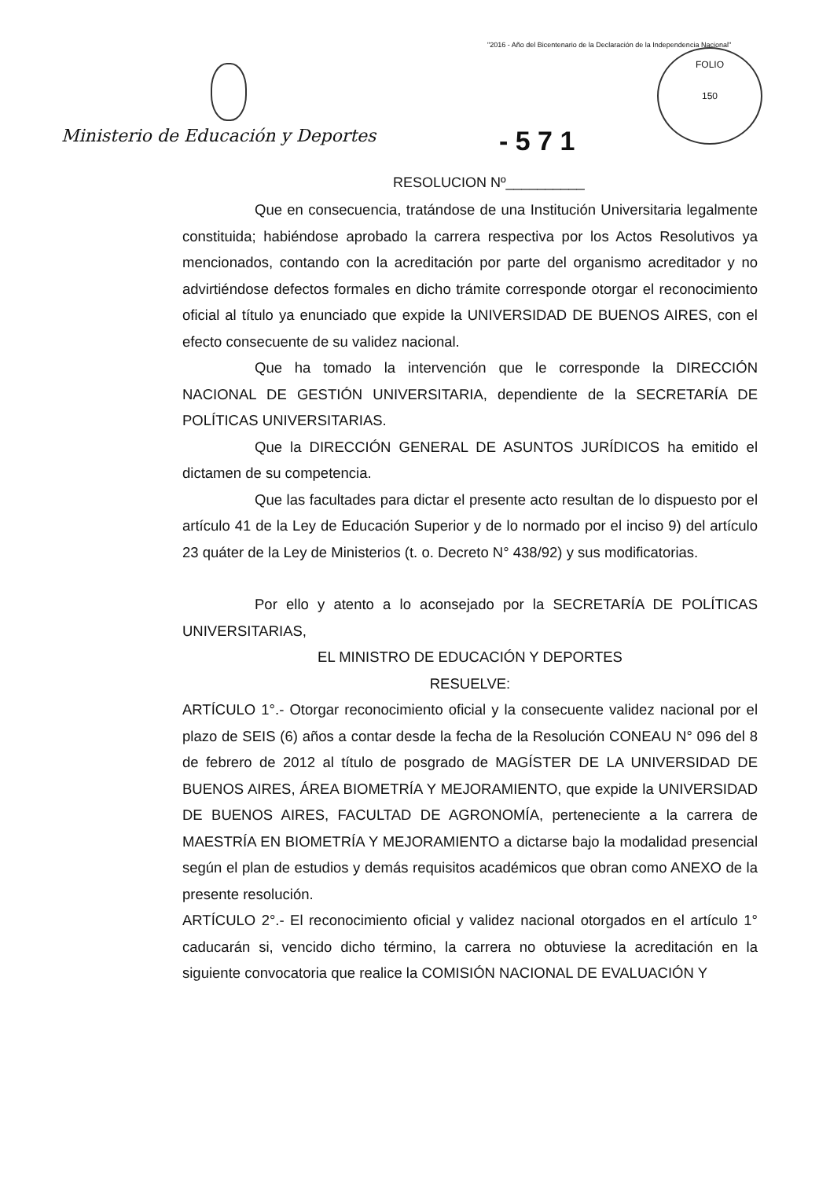"2016 - Año del Bicentenario de la Declaración de la Independencia Nacional"
FOLIO
150
Ministerio de Educación y Deportes
- 5 7 1
RESOLUCION Nº__________
Que en consecuencia, tratándose de una Institución Universitaria legalmente constituida; habiéndose aprobado la carrera respectiva por los Actos Resolutivos ya mencionados, contando con la acreditación por parte del organismo acreditador y no advirtiéndose defectos formales en dicho trámite corresponde otorgar el reconocimiento oficial al título ya enunciado que expide la UNIVERSIDAD DE BUENOS AIRES, con el efecto consecuente de su validez nacional.
Que ha tomado la intervención que le corresponde la DIRECCIÓN NACIONAL DE GESTIÓN UNIVERSITARIA, dependiente de la SECRETARÍA DE POLÍTICAS UNIVERSITARIAS.
Que la DIRECCIÓN GENERAL DE ASUNTOS JURÍDICOS ha emitido el dictamen de su competencia.
Que las facultades para dictar el presente acto resultan de lo dispuesto por el artículo 41 de la Ley de Educación Superior y de lo normado por el inciso 9) del artículo 23 quáter de la Ley de Ministerios (t. o. Decreto N° 438/92) y sus modificatorias.
Por ello y atento a lo aconsejado por la SECRETARÍA DE POLÍTICAS UNIVERSITARIAS,
EL MINISTRO DE EDUCACIÓN Y DEPORTES
RESUELVE:
ARTÍCULO 1°.- Otorgar reconocimiento oficial y la consecuente validez nacional por el plazo de SEIS (6) años a contar desde la fecha de la Resolución CONEAU N° 096 del 8 de febrero de 2012 al título de posgrado de MAGÍSTER DE LA UNIVERSIDAD DE BUENOS AIRES, ÁREA BIOMETRÍA Y MEJORAMIENTO, que expide la UNIVERSIDAD DE BUENOS AIRES, FACULTAD DE AGRONOMÍA, perteneciente a la carrera de MAESTRÍA EN BIOMETRÍA Y MEJORAMIENTO a dictarse bajo la modalidad presencial según el plan de estudios y demás requisitos académicos que obran como ANEXO de la presente resolución.
ARTÍCULO 2°.- El reconocimiento oficial y validez nacional otorgados en el artículo 1° caducarán si, vencido dicho término, la carrera no obtuviese la acreditación en la siguiente convocatoria que realice la COMISIÓN NACIONAL DE EVALUACIÓN Y